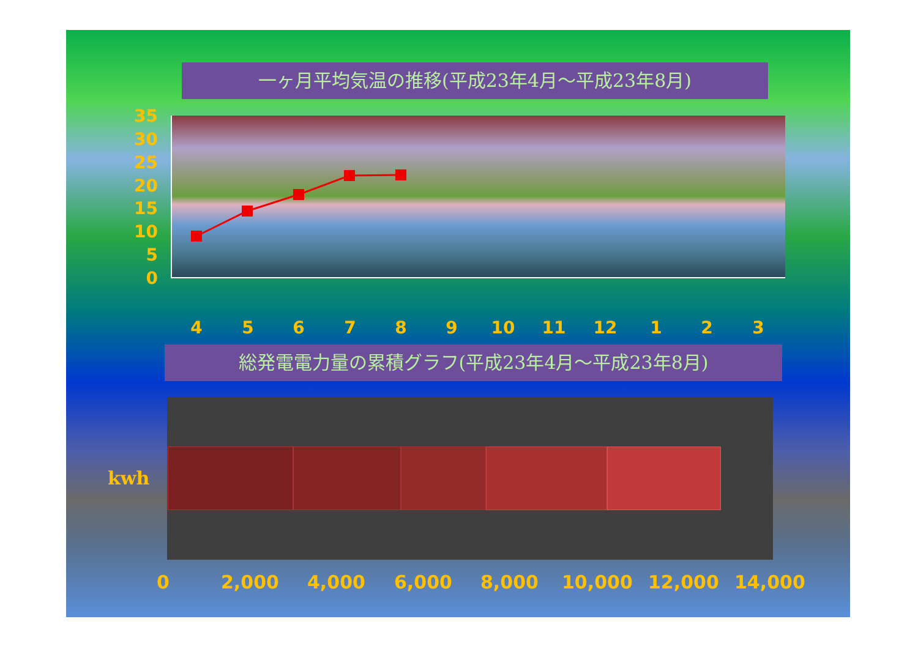一ヶ月平均気温の推移(平成23年4月～平成23年8月)
35
30
25
20
15
10
5
0
4 5 6 7 8 9 10 11 12 1 2 3
総発電電力量の累積グラフ(平成23年4月～平成23年8月)
kwh
0 2,000 4,000 6,000 8,000 10,000 12,000 14,000